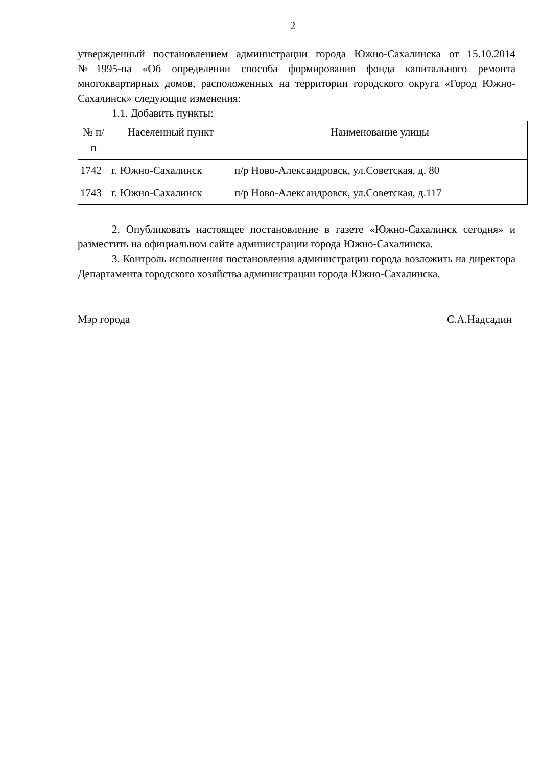2
утвержденный постановлением администрации города Южно-Сахалинска от 15.10.2014 №1995-па «Об определении способа формирования фонда капитального ремонта многоквартирных домов, расположенных на территории городского округа «Город Южно-Сахалинск» следующие изменения:
1.1. Добавить пункты:
| № п/п | Населенный пункт | Наименование улицы |
| --- | --- | --- |
| 1742 | г. Южно-Сахалинск | п/р Ново-Александровск, ул.Советская, д. 80 |
| 1743 | г. Южно-Сахалинск | п/р Ново-Александровск, ул.Советская, д.117 |
2. Опубликовать настоящее постановление в газете «Южно-Сахалинск сегодня» и разместить на официальном сайте администрации города Южно-Сахалинска.
3. Контроль исполнения постановления администрации города возложить на директора Департамента городского хозяйства администрации города Южно-Сахалинска.
Мэр города С.А.Надсадин